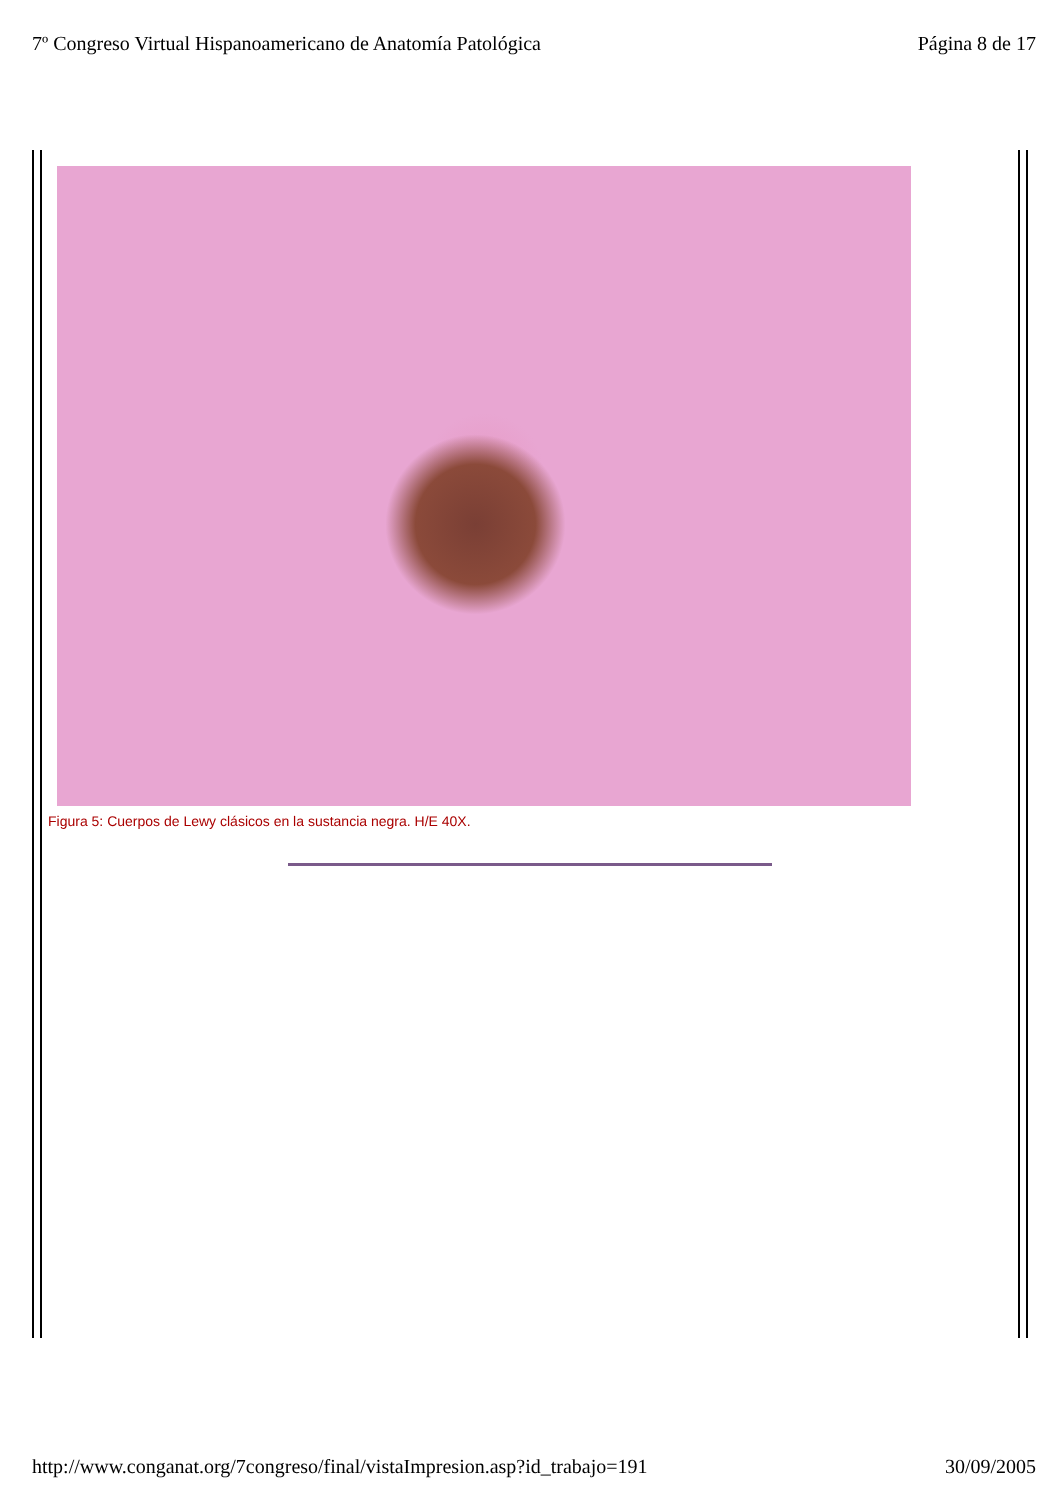7º Congreso Virtual Hispanoamericano de Anatomía Patológica Página 8 de 17
Figura 5: Cuerpos de Lewy clásicos en la sustancia negra. H/E 40X.
http://www.conganat.org/7congreso/final/vistaImpresion.asp?id_trabajo=191 30/09/2005